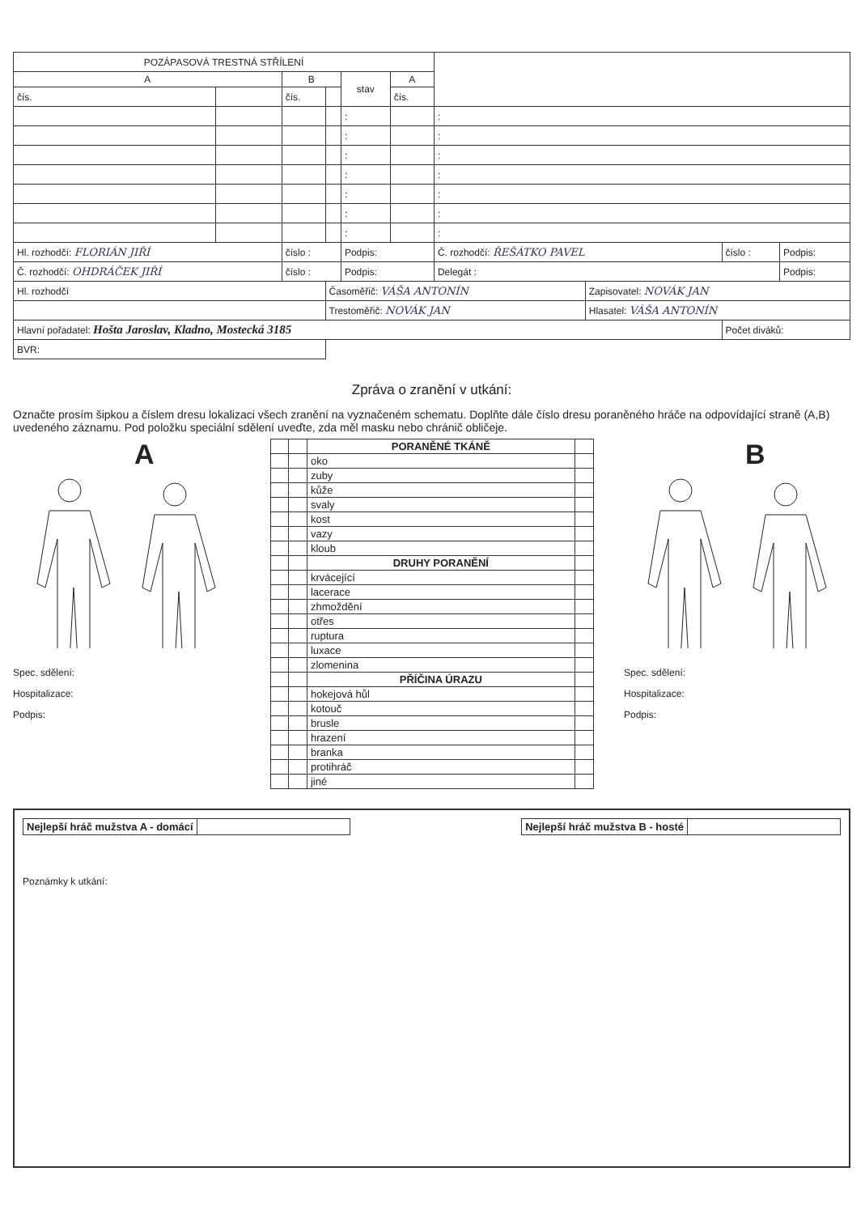| POZÁPASOVÁ TRESTNÁ STŘÍLENÍ | | | | | | | | | |
| A | | B | | stav | A | | | | |
| čís. | | čís. | | | čís. | | | | |
| | | | | : | | : | | | |
| | | | | : | | : | | | |
| | | | | : | | : | | | |
| | | | | : | | : | | | |
| | | | | : | | : | | | |
| | | | | : | | : | | | |
| | | | | : | | : | | | |
| Hl. rozhodčí: FLORIÁN JIŘÍ | | číslo : | | Podpis: | | Č. rozhodčí: ŘEŠÁTKO PAVEL | | číslo : | Podpis: |
| Č. rozhodčí: OHDRÁČEK JIŘÍ | | číslo : | | Podpis: | | Delegát : | | | Podpis: |
| Hl. rozhodčí | | | Časoměřič: VÁŠA ANTONÍN | | | | Zapisovatel: NOVÁK JAN | | |
| | | | Trestoměřič: NOVÁK JAN | | | | Hlasatel: VÁŠA ANTONÍN | | |
| Hlavní pořadatel: Hošta Jaroslav, Kladno, Mostecká 3185 | | | | | | | | Počet diváků: | |
| BVR: | | | | | | | | | |
Zpráva o zranění v utkání:
Označte prosím šipkou a číslem dresu lokalizaci všech zranění na vyznačeném schematu. Doplňte dále číslo dresu poraněného hráče na odpovídající straně (A,B) uvedeného záznamu. Pod položku speciální sdělení uveďte, zda měl masku nebo chránič obličeje.
A
Spec. sdělení:
Hospitalizace:
Podpis:
| | | PORANĚNÉ TKÁNĚ | |
| | | oko | |
| | | zuby | |
| | | kůže | |
| | | svaly | |
| | | kost | |
| | | vazy | |
| | | kloub | |
| | | DRUHY PORANĚNÍ | |
| | | krvácející | |
| | | lacerace | |
| | | zhmoždění | |
| | | otřes | |
| | | ruptura | |
| | | luxace | |
| | | zlomenina | |
| | | PŘÍČINA ÚRAZU | |
| | | hokejová hůl | |
| | | kotouč | |
| | | brusle | |
| | | hrazení | |
| | | branka | |
| | | protihráč | |
| | | jiné | |
B
Spec. sdělení:
Hospitalizace:
Podpis:
| Nejlepší hráč mužstva A - domácí | |
| Nejlepší hráč mužstva B - hosté | |
Poznámky k utkání: